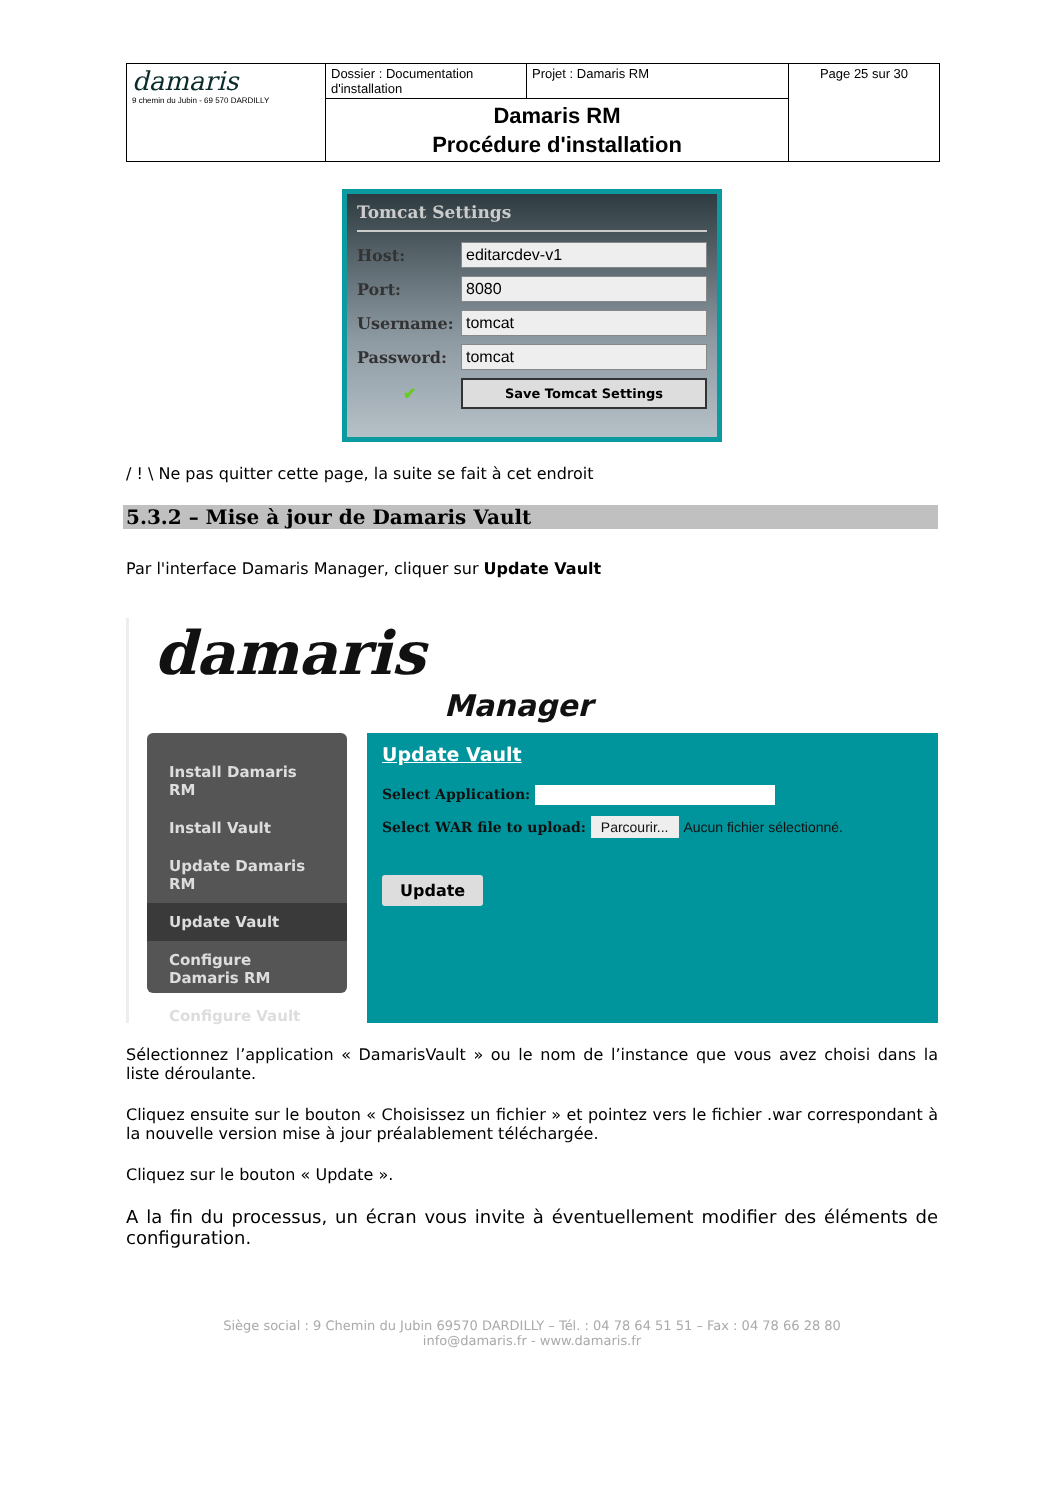| damaris 9 chemin du Jubin - 69 570 DARDILLY | Dossier : Documentation d'installation | Projet : Damaris RM | Page 25 sur 30 |
| | Damaris RM Procédure d'installation | | |
Tomcat Settings
Host: editarcdev-v1
Port: 8080
Username: tomcat
Password: tomcat
✔ Save Tomcat Settings
/ ! \ Ne pas quitter cette page, la suite se fait à cet endroit
5.3.2 – Mise à jour de Damaris Vault
Par l'interface Damaris Manager, cliquer sur Update Vault
damaris
Manager
Install Damaris RM
Install Vault
Update Damaris RM
Update Vault
Configure Damaris RM
Configure Vault
Update Vault
Select Application:
Select WAR file to upload: Parcourir... Aucun fichier sélectionné.
Update
Sélectionnez l’application « DamarisVault » ou le nom de l’instance que vous avez choisi dans la liste déroulante.
Cliquez ensuite sur le bouton « Choisissez un fichier » et pointez vers le fichier .war correspondant à la nouvelle version mise à jour préalablement téléchargée.
Cliquez sur le bouton « Update ».
A la fin du processus, un écran vous invite à éventuellement modifier des éléments de configuration.
Siège social : 9 Chemin du Jubin 69570 DARDILLY – Tél. : 04 78 64 51 51 – Fax : 04 78 66 28 80
info@damaris.fr - www.damaris.fr